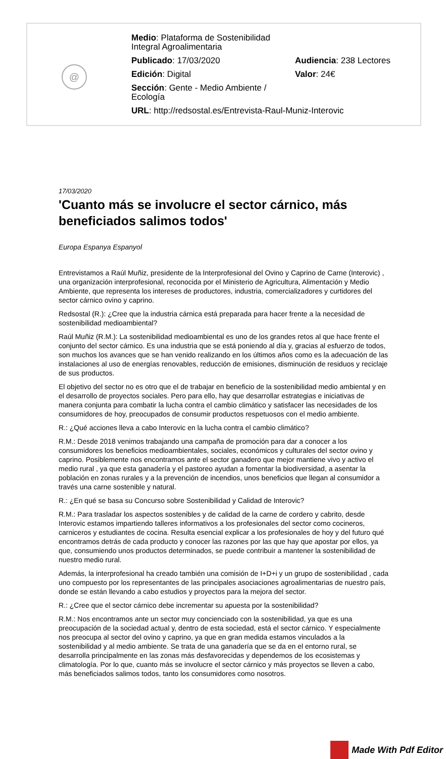@
Medio: Plataforma de Sostenibilidad Integral Agroalimentaria
Publicado: 17/03/2020 Audiencia: 238 Lectores
Edición: Digital Valor: 24€
Sección: Gente - Medio Ambiente / Ecología
URL: http://redsostal.es/Entrevista-Raul-Muniz-Interovic
17/03/2020
'Cuanto más se involucre el sector cárnico, más beneficiados salimos todos'
Europa Espanya Espanyol
Entrevistamos a Raúl Muñiz, presidente de la Interprofesional del Ovino y Caprino de Carne (Interovic) , una organización interprofesional, reconocida por el Ministerio de Agricultura, Alimentación y Medio Ambiente, que representa los intereses de productores, industria, comercializadores y curtidores del sector cárnico ovino y caprino.
Redsostal (R.): ¿Cree que la industria cárnica está preparada para hacer frente a la necesidad de sostenibilidad medioambiental?
Raúl Muñiz (R.M.): La sostenibilidad medioambiental es uno de los grandes retos al que hace frente el conjunto del sector cárnico. Es una industria que se está poniendo al día y, gracias al esfuerzo de todos, son muchos los avances que se han venido realizando en los últimos años como es la adecuación de las instalaciones al uso de energías renovables, reducción de emisiones, disminución de residuos y reciclaje de sus productos.
El objetivo del sector no es otro que el de trabajar en beneficio de la sostenibilidad medio ambiental y en el desarrollo de proyectos sociales. Pero para ello, hay que desarrollar estrategias e iniciativas de manera conjunta para combatir la lucha contra el cambio climático y satisfacer las necesidades de los consumidores de hoy, preocupados de consumir productos respetuosos con el medio ambiente.
R.: ¿Qué acciones lleva a cabo Interovic en la lucha contra el cambio climático?
R.M.: Desde 2018 venimos trabajando una campaña de promoción para dar a conocer a los consumidores los beneficios medioambientales, sociales, económicos y culturales del sector ovino y caprino. Posiblemente nos encontramos ante el sector ganadero que mejor mantiene vivo y activo el medio rural , ya que esta ganadería y el pastoreo ayudan a fomentar la biodiversidad, a asentar la población en zonas rurales y a la prevención de incendios, unos beneficios que llegan al consumidor a través una carne sostenible y natural.
R.: ¿En qué se basa su Concurso sobre Sostenibilidad y Calidad de Interovic?
R.M.: Para trasladar los aspectos sostenibles y de calidad de la carne de cordero y cabrito, desde Interovic estamos impartiendo talleres informativos a los profesionales del sector como cocineros, carniceros y estudiantes de cocina. Resulta esencial explicar a los profesionales de hoy y del futuro qué encontramos detrás de cada producto y conocer las razones por las que hay que apostar por ellos, ya que, consumiendo unos productos determinados, se puede contribuir a mantener la sostenibilidad de nuestro medio rural.
Además, la interprofesional ha creado también una comisión de I+D+i y un grupo de sostenibilidad , cada uno compuesto por los representantes de las principales asociaciones agroalimentarias de nuestro país, donde se están llevando a cabo estudios y proyectos para la mejora del sector.
R.: ¿Cree que el sector cárnico debe incrementar su apuesta por la sostenibilidad?
R.M.: Nos encontramos ante un sector muy concienciado con la sostenibilidad, ya que es una preocupación de la sociedad actual y, dentro de esta sociedad, está el sector cárnico. Y especialmente nos preocupa al sector del ovino y caprino, ya que en gran medida estamos vinculados a la sostenibilidad y al medio ambiente. Se trata de una ganadería que se da en el entorno rural, se desarrolla principalmente en las zonas más desfavorecidas y dependemos de los ecosistemas y climatología. Por lo que, cuanto más se involucre el sector cárnico y más proyectos se lleven a cabo, más beneficiados salimos todos, tanto los consumidores como nosotros.
Made With Pdf Editor